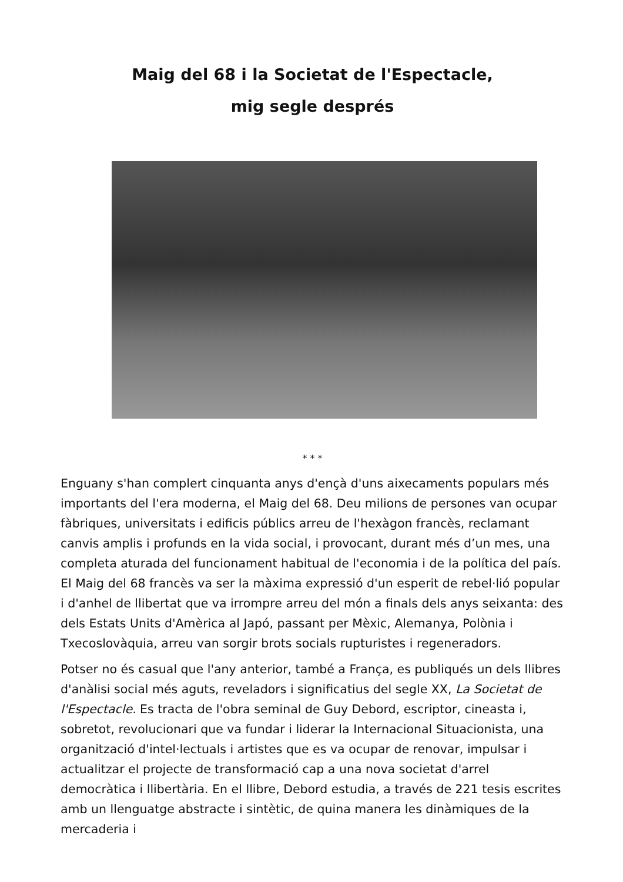Maig del 68 i la Societat de l'Espectacle,
mig segle després
* * *
Enguany s'han complert cinquanta anys d'ençà d'uns aixecaments populars més importants del l'era moderna, el Maig del 68. Deu milions de persones van ocupar fàbriques, universitats i edificis públics arreu de l'hexàgon francès, reclamant canvis amplis i profunds en la vida social, i provocant, durant més d’un mes, una completa aturada del funcionament habitual de l'economia i de la política del país. El Maig del 68 francès va ser la màxima expressió d'un esperit de rebel·lió popular i d'anhel de llibertat que va irrompre arreu del món a finals dels anys seixanta: des dels Estats Units d'Amèrica al Japó, passant per Mèxic, Alemanya, Polònia i Txecoslovàquia, arreu van sorgir brots socials rupturistes i regeneradors.
Potser no és casual que l'any anterior, també a França, es publiqués un dels llibres d'anàlisi social més aguts, reveladors i significatius del segle XX, La Societat de l'Espectacle. Es tracta de l'obra seminal de Guy Debord, escriptor, cineasta i, sobretot, revolucionari que va fundar i liderar la Internacional Situacionista, una organització d'intel·lectuals i artistes que es va ocupar de renovar, impulsar i actualitzar el projecte de transformació cap a una nova societat d'arrel democràtica i llibertària. En el llibre, Debord estudia, a través de 221 tesis escrites amb un llenguatge abstracte i sintètic, de quina manera les dinàmiques de la mercaderia i